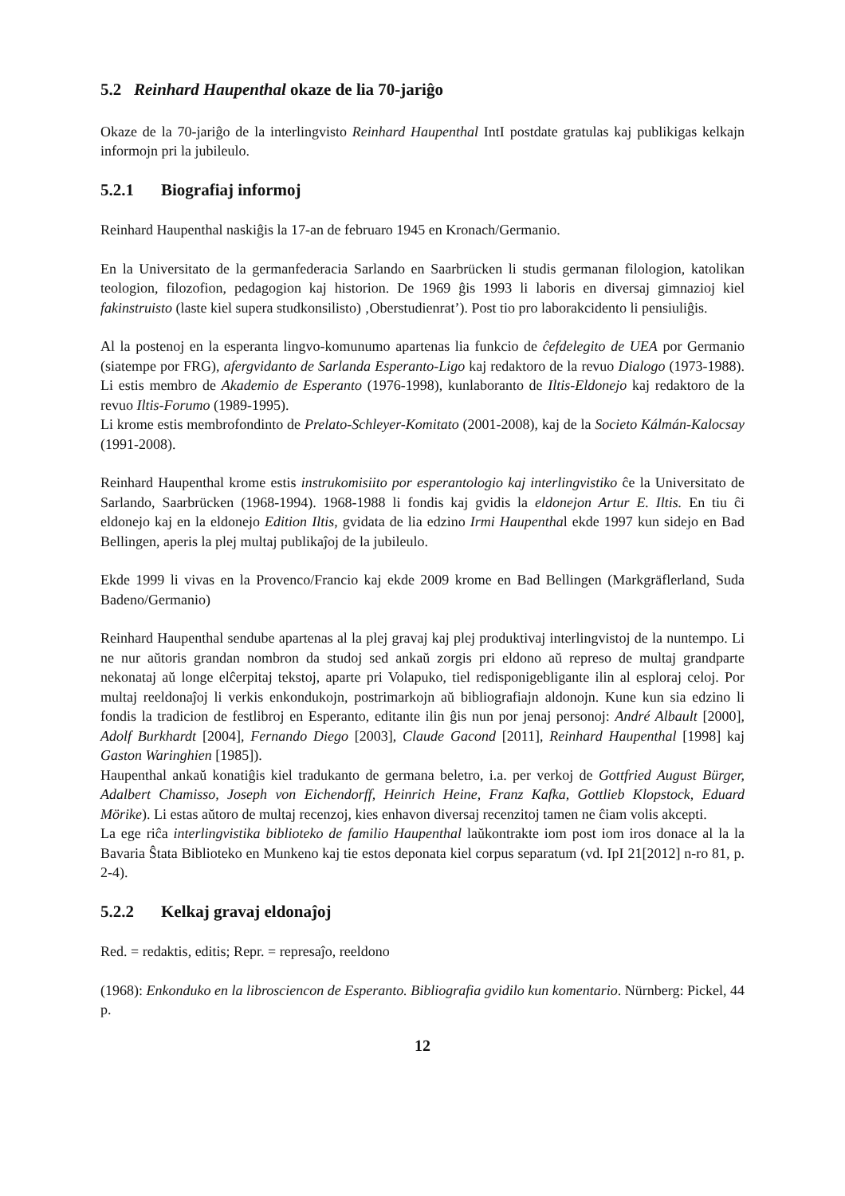5.2 Reinhard Haupenthal okaze de lia 70-jariĝo
Okaze de la 70-jariĝo de la interlingvisto Reinhard Haupenthal IntI postdate gratulas kaj publikigas kelkajn informojn pri la jubileulo.
5.2.1 Biografiaj informoj
Reinhard Haupenthal naskiĝis la 17-an de februaro 1945 en Kronach/Germanio.
En la Universitato de la germanfederacia Sarlando en Saarbrücken li studis germanan filologion, katolikan teologion, filozofion, pedagogion kaj historion. De 1969 ĝis 1993 li laboris en diversaj gimnazioj kiel fakinstruisto (laste kiel supera studkonsilisto) ‚Oberstudienrat’). Post tio pro laborakcidento li pensiuliĝis.
Al la postenoj en la esperanta lingvo-komunumo apartenas lia funkcio de ĉefdelegito de UEA por Germanio (siatempe por FRG), afergvidanto de Sarlanda Esperanto-Ligo kaj redaktoro de la revuo Dialogo (1973-1988). Li estis membro de Akademio de Esperanto (1976-1998), kunlaboranto de Iltis-Eldonejo kaj redaktoro de la revuo Iltis-Forumo (1989-1995).
Li krome estis membrofondinto de Prelato-Schleyer-Komitato (2001-2008), kaj de la Societo Kálmán-Kalocsay (1991-2008).
Reinhard Haupenthal krome estis instrukomisiito por esperantologio kaj interlingvistiko ĉe la Universitato de Sarlando, Saarbrücken (1968-1994). 1968-1988 li fondis kaj gvidis la eldonejon Artur E. Iltis. En tiu ĉi eldonejo kaj en la eldonejo Edition Iltis, gvidata de lia edzino Irmi Haupenthal ekde 1997 kun sidejo en Bad Bellingen, aperis la plej multaj publikaĵoj de la jubileulo.
Ekde 1999 li vivas en la Provenco/Francio kaj ekde 2009 krome en Bad Bellingen (Markgräflerland, Suda Badeno/Germanio)
Reinhard Haupenthal sendube apartenas al la plej gravaj kaj plej produktivaj interlingvistoj de la nuntempo. Li ne nur aŭtoris grandan nombron da studoj sed ankaŭ zorgis pri eldono aŭ represo de multaj grandparte nekonataj aŭ longe elĉerpitaj tekstoj, aparte pri Volapuko, tiel redisponigebligante ilin al esploraj celoj. Por multaj reeldonaĵoj li verkis enkondukojn, postrimarkojn aŭ bibliografiajn aldonojn. Kune kun sia edzino li fondis la tradicion de festlibroj en Esperanto, editante ilin ĝis nun por jenaj personoj: André Albault [2000], Adolf Burkhardt [2004], Fernando Diego [2003], Claude Gacond [2011], Reinhard Haupenthal [1998] kaj Gaston Waringhien [1985]).
Haupenthal ankaŭ konatiĝis kiel tradukanto de germana beletro, i.a. per verkoj de Gottfried August Bürger, Adalbert Chamisso, Joseph von Eichendorff, Heinrich Heine, Franz Kafka, Gottlieb Klopstock, Eduard Mörike). Li estas aŭtoro de multaj recenzoj, kies enhavon diversaj recenzitoj tamen ne ĉiam volis akcepti.
La ege riĉa interlingvistika biblioteko de familio Haupenthal laŭkontrakte iom post iom iros donace al la la Bavaria Ŝtata Biblioteko en Munkeno kaj tie estos deponata kiel corpus separatum (vd. IpI 21[2012] n-ro 81, p. 2-4).
5.2.2 Kelkaj gravaj eldonaĵoj
Red. = redaktis, editis; Repr. = represaĵo, reeldono
(1968): Enkonduko en la librosciencon de Esperanto. Bibliografia gvidilo kun komentario. Nürnberg: Pickel, 44 p.
12